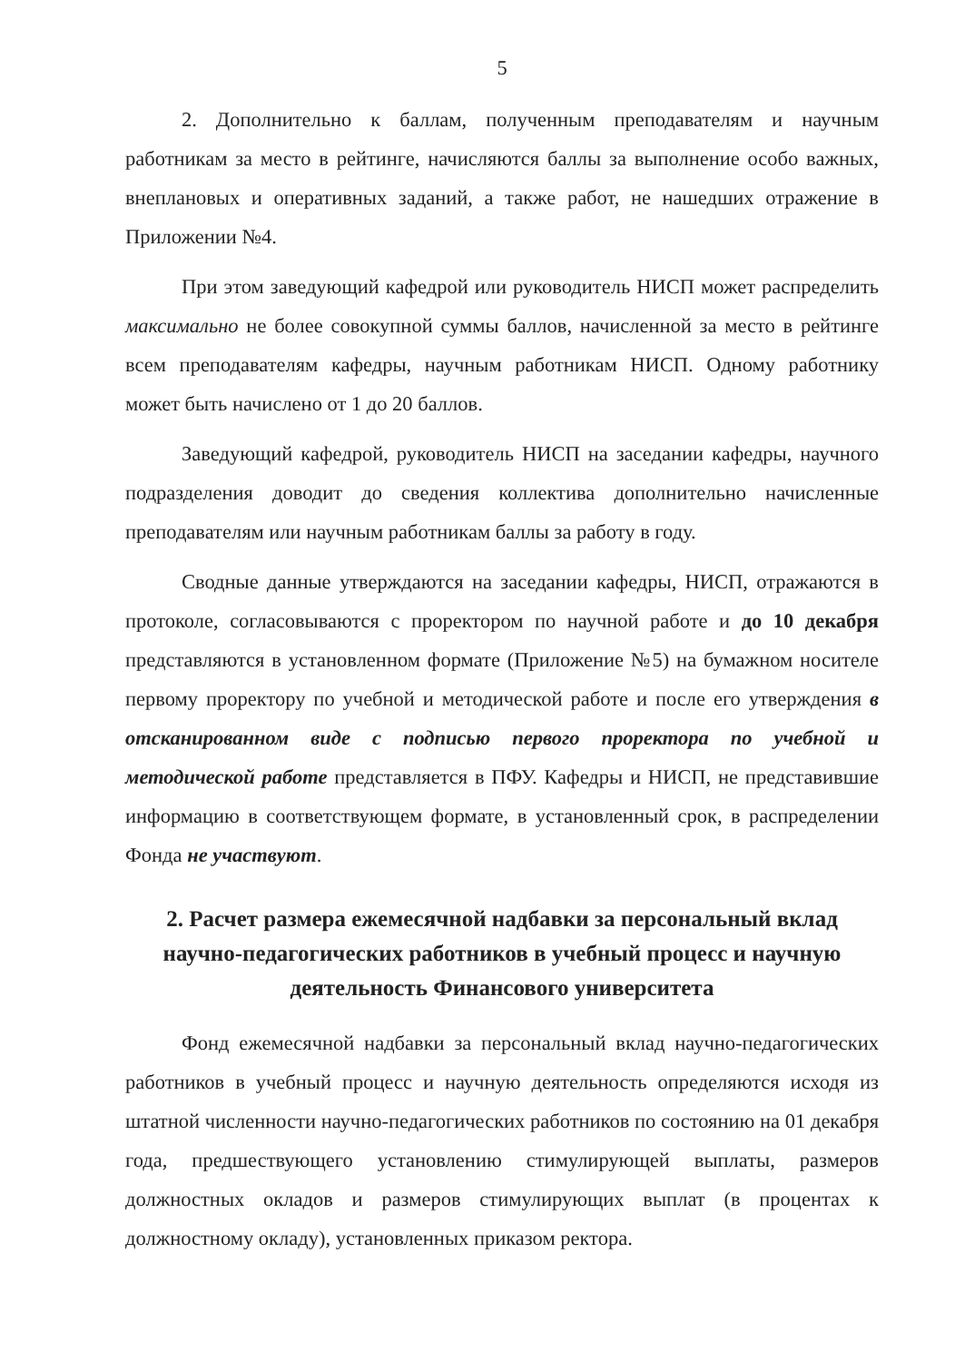5
2. Дополнительно к баллам, полученным преподавателям и научным работникам за место в рейтинге, начисляются баллы за выполнение особо важных, внеплановых и оперативных заданий, а также работ, не нашедших отражение в Приложении №4.
При этом заведующий кафедрой или руководитель НИСП может распределить максимально не более совокупной суммы баллов, начисленной за место в рейтинге всем преподавателям кафедры, научным работникам НИСП. Одному работнику может быть начислено от 1 до 20 баллов.
Заведующий кафедрой, руководитель НИСП на заседании кафедры, научного подразделения доводит до сведения коллектива дополнительно начисленные преподавателям или научным работникам баллы за работу в году.
Сводные данные утверждаются на заседании кафедры, НИСП, отражаются в протоколе, согласовываются с проректором по научной работе и до 10 декабря представляются в установленном формате (Приложение №5) на бумажном носителе первому проректору по учебной и методической работе и после его утверждения в отсканированном виде с подписью первого проректора по учебной и методической работе представляется в ПФУ. Кафедры и НИСП, не представившие информацию в соответствующем формате, в установленный срок, в распределении Фонда не участвуют.
2. Расчет размера ежемесячной надбавки за персональный вклад научно-педагогических работников в учебный процесс и научную деятельность Финансового университета
Фонд ежемесячной надбавки за персональный вклад научно-педагогических работников в учебный процесс и научную деятельность определяются исходя из штатной численности научно-педагогических работников по состоянию на 01 декабря года, предшествующего установлению стимулирующей выплаты, размеров должностных окладов и размеров стимулирующих выплат (в процентах к должностному окладу), установленных приказом ректора.